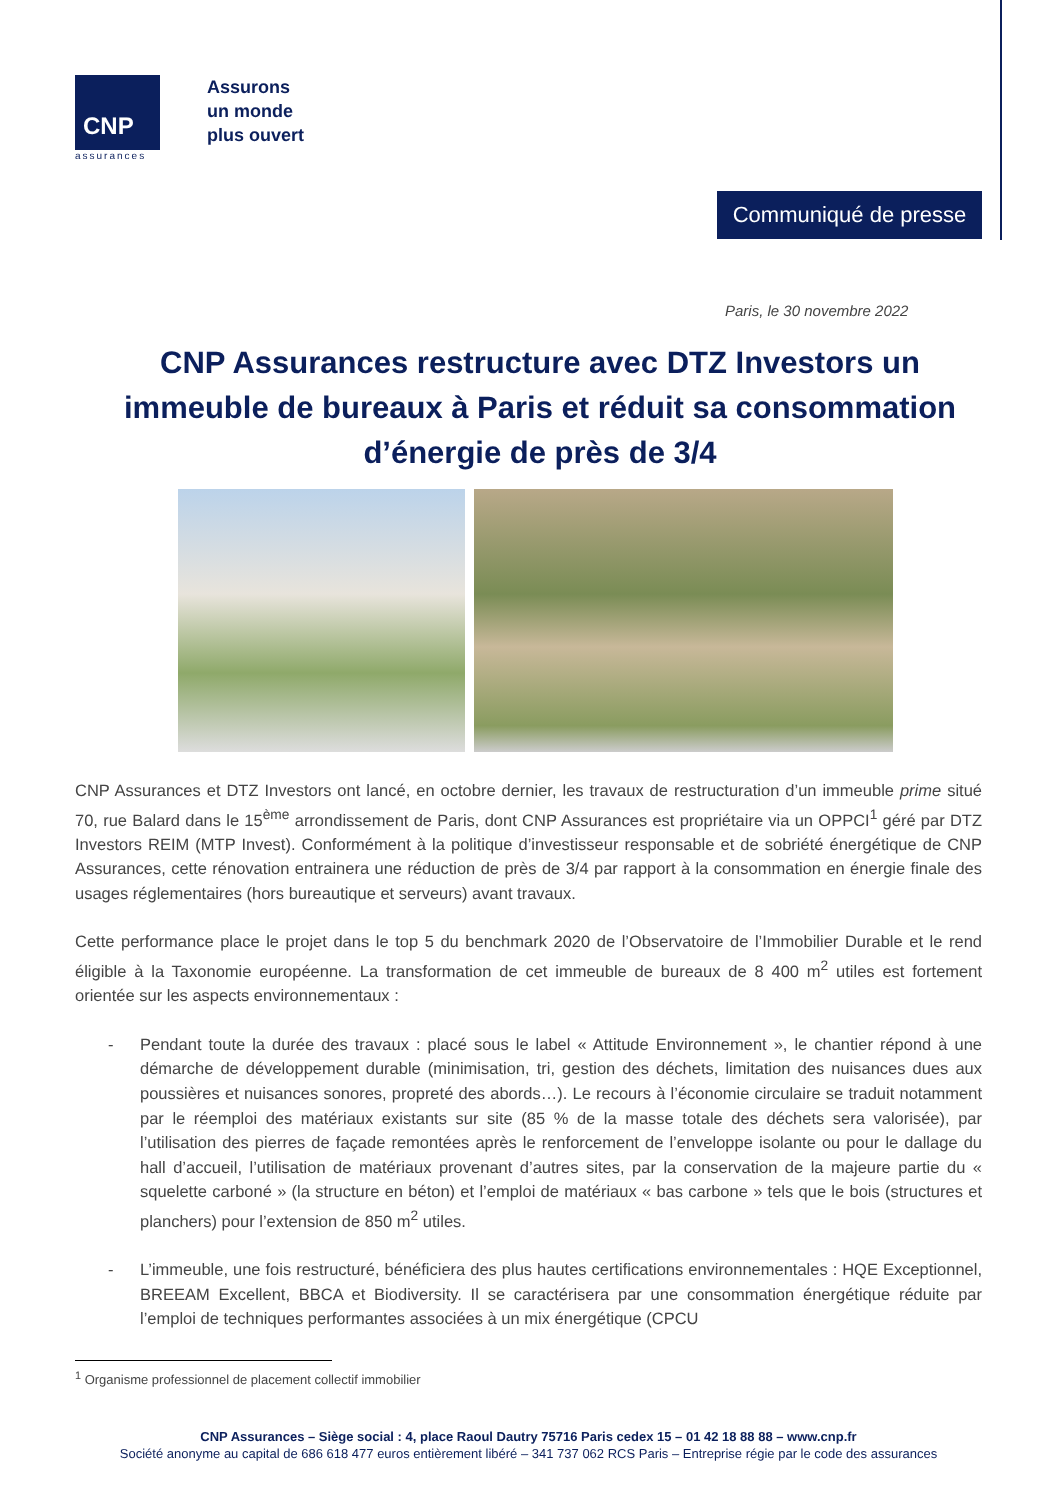CNP
assurances
Assurons
un monde
plus ouvert
Communiqué de presse
Paris, le 30 novembre 2022
CNP Assurances restructure avec DTZ Investors un immeuble de bureaux à Paris et réduit sa consommation d’énergie de près de 3/4
CNP Assurances et DTZ Investors ont lancé, en octobre dernier, les travaux de restructuration d’un immeuble prime situé 70, rue Balard dans le 15<sup>ème</sup> arrondissement de Paris, dont CNP Assurances est propriétaire via un OPPCI<sup>1</sup> géré par DTZ Investors REIM (MTP Invest). Conformément à la politique d’investisseur responsable et de sobriété énergétique de CNP Assurances, cette rénovation entrainera une réduction de près de 3/4 par rapport à la consommation en énergie finale des usages réglementaires (hors bureautique et serveurs) avant travaux.
Cette performance place le projet dans le top 5 du benchmark 2020 de l’Observatoire de l’Immobilier Durable et le rend éligible à la Taxonomie européenne. La transformation de cet immeuble de bureaux de 8 400 m<sup>2</sup> utiles est fortement orientée sur les aspects environnementaux :
- Pendant toute la durée des travaux : placé sous le label « Attitude Environnement », le chantier répond à une démarche de développement durable (minimisation, tri, gestion des déchets, limitation des nuisances dues aux poussières et nuisances sonores, propreté des abords…). Le recours à l’économie circulaire se traduit notamment par le réemploi des matériaux existants sur site (85 % de la masse totale des déchets sera valorisée), par l’utilisation des pierres de façade remontées après le renforcement de l’enveloppe isolante ou pour le dallage du hall d’accueil, l’utilisation de matériaux provenant d’autres sites, par la conservation de la majeure partie du « squelette carboné » (la structure en béton) et l’emploi de matériaux « bas carbone » tels que le bois (structures et planchers) pour l’extension de 850 m<sup>2</sup> utiles.
- L’immeuble, une fois restructuré, bénéficiera des plus hautes certifications environnementales : HQE Exceptionnel, BREEAM Excellent, BBCA et Biodiversity. Il se caractérisera par une consommation énergétique réduite par l’emploi de techniques performantes associées à un mix énergétique (CPCU
<sup>1</sup> Organisme professionnel de placement collectif immobilier
CNP Assurances – Siège social : 4, place Raoul Dautry 75716 Paris cedex 15 – 01 42 18 88 88 – www.cnp.fr
Société anonyme au capital de 686 618 477 euros entièrement libéré – 341 737 062 RCS Paris – Entreprise régie par le code des assurances